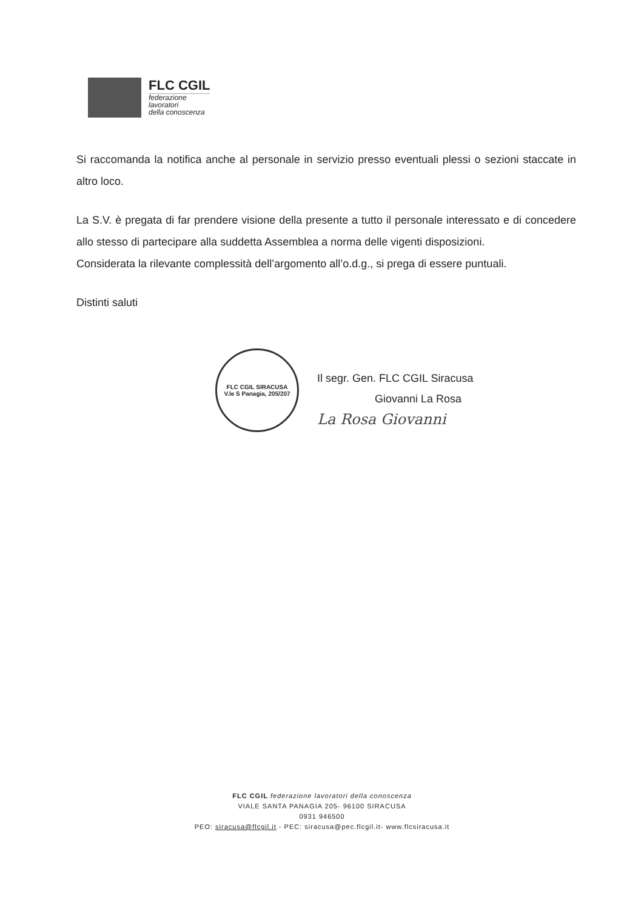FLC CGIL
federazione
lavoratori
della conoscenza
Si raccomanda la notifica anche al personale in servizio presso eventuali plessi o sezioni staccate in altro loco.
La S.V. è pregata di far prendere visione della presente a tutto il personale interessato e di concedere allo stesso di partecipare alla suddetta Assemblea a norma delle vigenti disposizioni.
Considerata la rilevante complessità dell’argomento all’o.d.g., si prega di essere puntuali.
Distinti saluti
FLC CGIL SIRACUSA
V.le S Panagia, 205/207
Il segr. Gen. FLC CGIL Siracusa
Giovanni La Rosa
La Rosa Giovanni
FLC CGIL federazione lavoratori della conoscenza
VIALE SANTA PANAGIA 205- 96100 SIRACUSA
0931 946500
PEO: siracusa@flcgil.it - PEC: siracusa@pec.flcgil.it- www.flcsiracusa.it